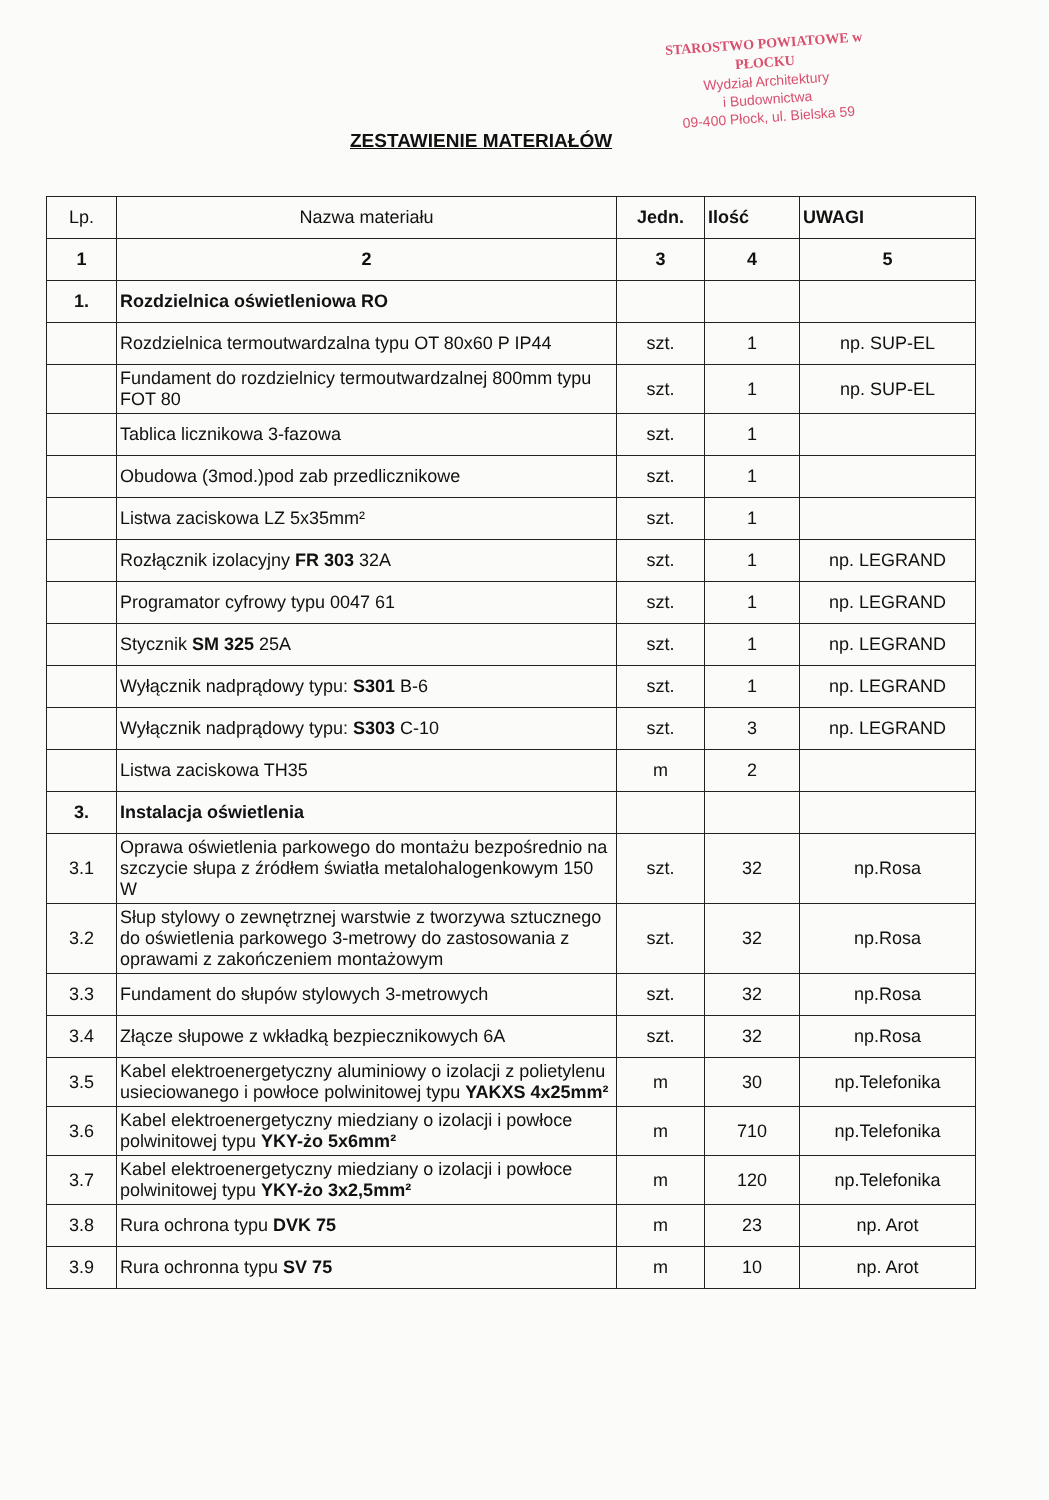STAROSTWO POWIATOWE w PŁOCKU
Wydział Architektury
i Budownictwa
09-400 Płock, ul. Bielska 59
ZESTAWIENIE MATERIAŁÓW
| Lp. | Nazwa materiału | Jedn. | Ilość | UWAGI |
| --- | --- | --- | --- | --- |
| 1 | 2 | 3 | 4 | 5 |
| 1. | Rozdzielnica oświetleniowa RO | | | |
| | Rozdzielnica termoutwardzalna typu OT 80x60 P IP44 | szt. | 1 | np. SUP-EL |
| | Fundament do rozdzielnicy termoutwardzalnej 800mm typu FOT 80 | szt. | 1 | np. SUP-EL |
| | Tablica licznikowa 3-fazowa | szt. | 1 | |
| | Obudowa (3mod.)pod zab przedlicznikowe | szt. | 1 | |
| | Listwa zaciskowa LZ 5x35mm² | szt. | 1 | |
| | Rozłącznik izolacyjny FR 303 32A | szt. | 1 | np. LEGRAND |
| | Programator cyfrowy typu 0047 61 | szt. | 1 | np. LEGRAND |
| | Stycznik SM 325 25A | szt. | 1 | np. LEGRAND |
| | Wyłącznik nadprądowy typu: S301 B-6 | szt. | 1 | np. LEGRAND |
| | Wyłącznik nadprądowy typu: S303 C-10 | szt. | 3 | np. LEGRAND |
| | Listwa zaciskowa TH35 | m | 2 | |
| 3. | Instalacja oświetlenia | | | |
| 3.1 | Oprawa oświetlenia parkowego do montażu bezpośrednio na szczycie słupa z źródłem światła metalohalogenkowym 150 W | szt. | 32 | np.Rosa |
| 3.2 | Słup stylowy o zewnętrznej warstwie z tworzywa sztucznego do oświetlenia parkowego 3-metrowy do zastosowania z oprawami z zakończeniem montażowym | szt. | 32 | np.Rosa |
| 3.3 | Fundament do słupów stylowych 3-metrowych | szt. | 32 | np.Rosa |
| 3.4 | Złącze słupowe z wkładką bezpiecznikowych 6A | szt. | 32 | np.Rosa |
| 3.5 | Kabel elektroenergetyczny aluminiowy o izolacji z polietylenu usieciowanego i powłoce polwinitowej typu YAKXS 4x25mm² | m | 30 | np.Telefonika |
| 3.6 | Kabel elektroenergetyczny miedziany o izolacji i powłoce polwinitowej typu YKY-żo 5x6mm² | m | 710 | np.Telefonika |
| 3.7 | Kabel elektroenergetyczny miedziany o izolacji i powłoce polwinitowej typu YKY-żo 3x2,5mm² | m | 120 | np.Telefonika |
| 3.8 | Rura ochrona typu DVK 75 | m | 23 | np. Arot |
| 3.9 | Rura ochronna typu SV 75 | m | 10 | np. Arot |